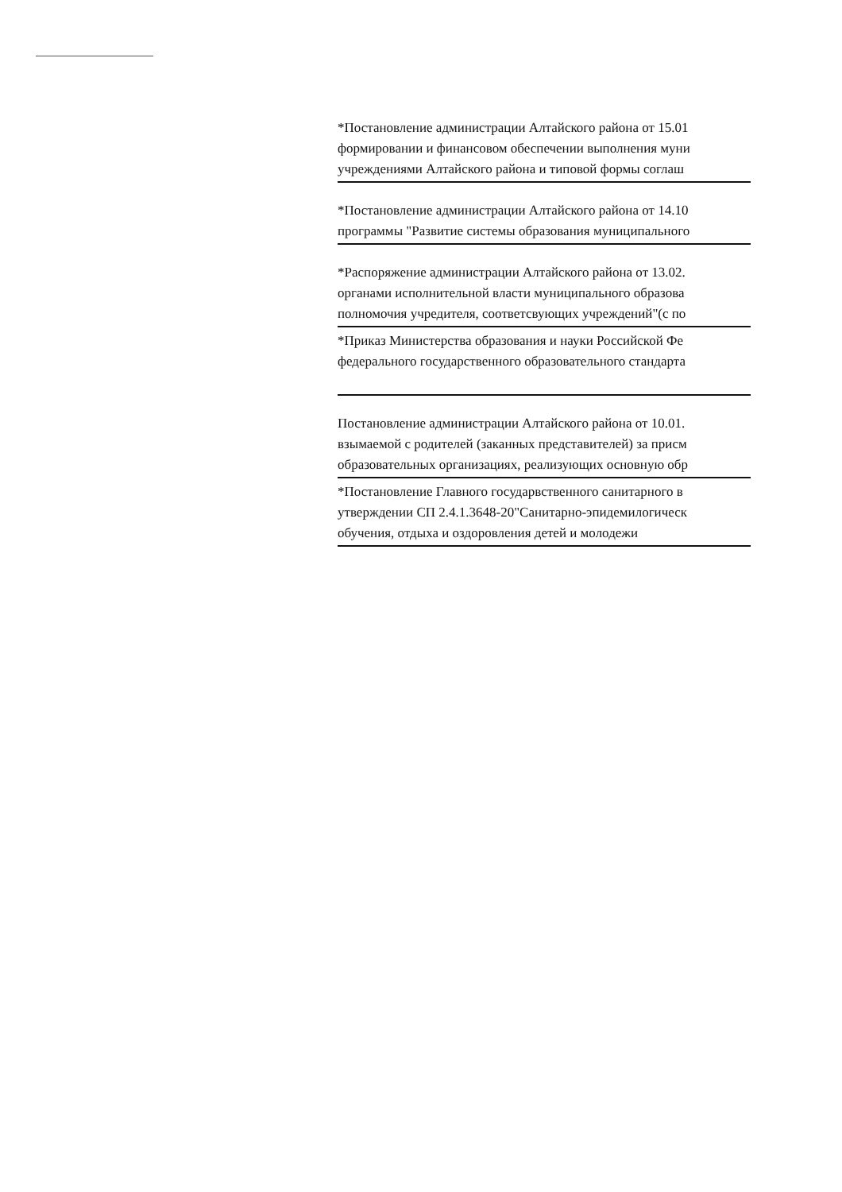*Постановление администрации Алтайского района от 15.01
формировании и финансовом обеспечении выполнения муни
учреждениями Алтайского района и типовой формы соглаш
*Постановление администрации Алтайского района от 14.10
программы "Развитие системы образования муниципального
*Распоряжение администрации Алтайского района от 13.02.
органами исполнительной власти муниципального образова
полномочия учредителя, соответсвующих учреждений"(с по
*Приказ Министерства образования и науки Российской Фе
федерального государственного образовательного стандарта
Постановление администрации Алтайского района от 10.01.
взымаемой с родителей (заканных представителей) за присм
образовательных организациях, реализующих основную обр
*Постановление Главного государвственного санитарного в
утверждении СП 2.4.1.3648-20"Санитарно-эпидемилогическ
обучения, отдыха и оздоровления детей и молодежи